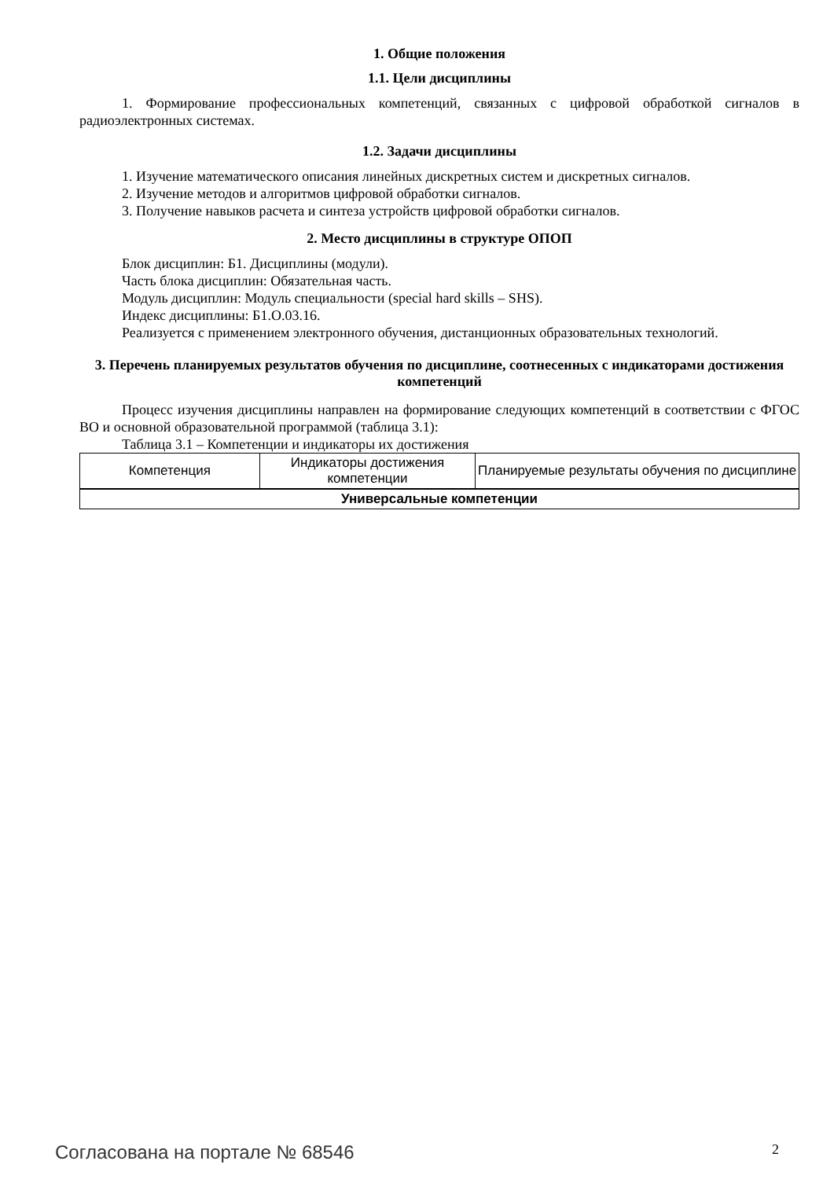1. Общие положения
1.1. Цели дисциплины
1. Формирование профессиональных компетенций, связанных с цифровой обработкой сигналов в радиоэлектронных системах.
1.2. Задачи дисциплины
1. Изучение математического описания линейных дискретных систем и дискретных сигналов.
2. Изучение методов и алгоритмов цифровой обработки сигналов.
3. Получение навыков расчета и синтеза устройств цифровой обработки сигналов.
2. Место дисциплины в структуре ОПОП
Блок дисциплин: Б1. Дисциплины (модули).
Часть блока дисциплин: Обязательная часть.
Модуль дисциплин: Модуль специальности (special hard skills – SHS).
Индекс дисциплины: Б1.О.03.16.
Реализуется с применением электронного обучения, дистанционных образовательных технологий.
3. Перечень планируемых результатов обучения по дисциплине, соотнесенных с индикаторами достижения компетенций
Процесс изучения дисциплины направлен на формирование следующих компетенций в соответствии с ФГОС ВО и основной образовательной программой (таблица 3.1):
Таблица 3.1 – Компетенции и индикаторы их достижения
| Компетенция | Индикаторы достижения компетенции | Планируемые результаты обучения по дисциплине |
| --- | --- | --- |
| Универсальные компетенции | | |
Согласована на портале № 68546 2